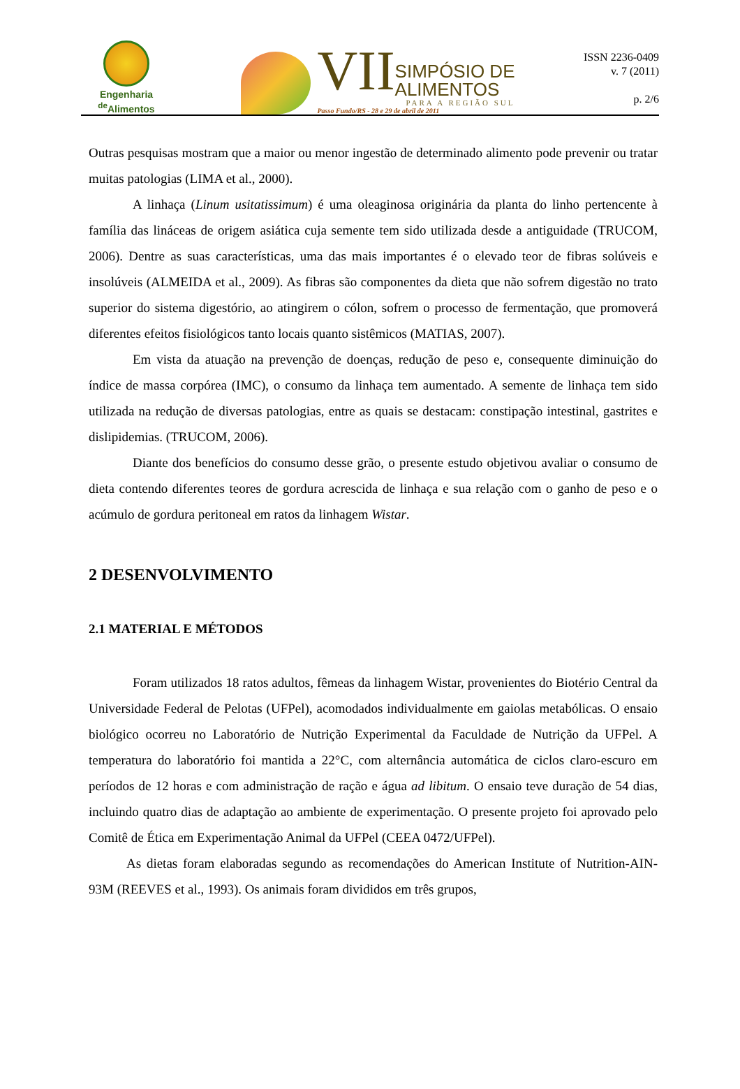Engenharia
<sup>de</sup>Alimentos
VII
SIMPÓSIO DE
ALIMENTOS
PARA A REGIÃO SUL
Passo Fundo/RS - 28 e 29 de abril de 2011
ISSN 2236-0409
v. 7 (2011)
p. 2/6
Outras pesquisas mostram que a maior ou menor ingestão de determinado alimento pode prevenir ou tratar muitas patologias (LIMA et al., 2000).
A linhaça (Linum usitatissimum) é uma oleaginosa originária da planta do linho pertencente à família das lináceas de origem asiática cuja semente tem sido utilizada desde a antiguidade (TRUCOM, 2006). Dentre as suas características, uma das mais importantes é o elevado teor de fibras solúveis e insolúveis (ALMEIDA et al., 2009). As fibras são componentes da dieta que não sofrem digestão no trato superior do sistema digestório, ao atingirem o cólon, sofrem o processo de fermentação, que promoverá diferentes efeitos fisiológicos tanto locais quanto sistêmicos (MATIAS, 2007).
Em vista da atuação na prevenção de doenças, redução de peso e, consequente diminuição do índice de massa corpórea (IMC), o consumo da linhaça tem aumentado. A semente de linhaça tem sido utilizada na redução de diversas patologias, entre as quais se destacam: constipação intestinal, gastrites e dislipidemias. (TRUCOM, 2006).
Diante dos benefícios do consumo desse grão, o presente estudo objetivou avaliar o consumo de dieta contendo diferentes teores de gordura acrescida de linhaça e sua relação com o ganho de peso e o acúmulo de gordura peritoneal em ratos da linhagem Wistar.
2 DESENVOLVIMENTO
2.1 MATERIAL E MÉTODOS
Foram utilizados 18 ratos adultos, fêmeas da linhagem Wistar, provenientes do Biotério Central da Universidade Federal de Pelotas (UFPel), acomodados individualmente em gaiolas metabólicas. O ensaio biológico ocorreu no Laboratório de Nutrição Experimental da Faculdade de Nutrição da UFPel. A temperatura do laboratório foi mantida a 22°C, com alternância automática de ciclos claro-escuro em períodos de 12 horas e com administração de ração e água ad libitum. O ensaio teve duração de 54 dias, incluindo quatro dias de adaptação ao ambiente de experimentação. O presente projeto foi aprovado pelo Comitê de Ética em Experimentação Animal da UFPel (CEEA 0472/UFPel).
As dietas foram elaboradas segundo as recomendações do American Institute of Nutrition-AIN-93M (REEVES et al., 1993). Os animais foram divididos em três grupos,